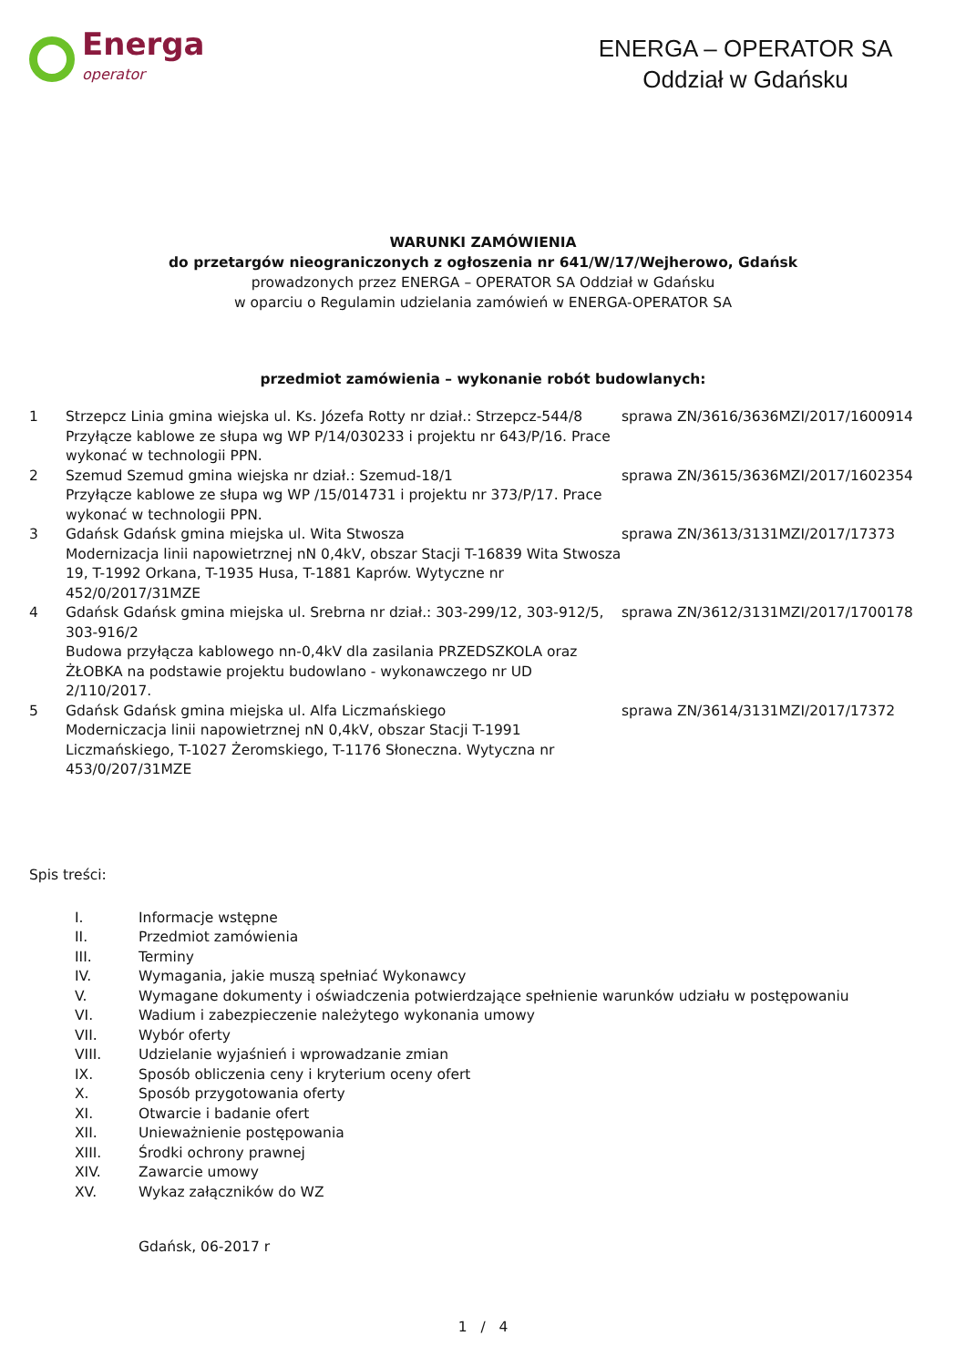Energa
operator
ENERGA – OPERATOR SA
Oddział w Gdańsku
WARUNKI ZAMÓWIENIA
do przetargów nieograniczonych z ogłoszenia nr 641/W/17/Wejherowo, Gdańsk
prowadzonych przez ENERGA – OPERATOR SA Oddział w Gdańsku
w oparciu o Regulamin udzielania zamówień w ENERGA-OPERATOR SA
przedmiot zamówienia – wykonanie robót budowlanych:
| 1 | Strzepcz Linia gmina wiejska ul. Ks. Józefa Rotty nr dział.: Strzepcz-544/8 Przyłącze kablowe ze słupa wg WP P/14/030233 i projektu nr 643/P/16. Prace wykonać w technologii PPN. | sprawa ZN/3616/3636MZI/2017/1600914 |
| 2 | Szemud Szemud gmina wiejska nr dział.: Szemud-18/1 Przyłącze kablowe ze słupa wg WP /15/014731 i projektu nr 373/P/17. Prace wykonać w technologii PPN. | sprawa ZN/3615/3636MZI/2017/1602354 |
| 3 | Gdańsk Gdańsk gmina miejska ul. Wita Stwosza Modernizacja linii napowietrznej nN 0,4kV, obszar Stacji T-16839 Wita Stwosza 19, T-1992 Orkana, T-1935 Husa, T-1881 Kaprów. Wytyczne nr 452/0/2017/31MZE | sprawa ZN/3613/3131MZI/2017/17373 |
| 4 | Gdańsk Gdańsk gmina miejska ul. Srebrna nr dział.: 303-299/12, 303-912/5, 303-916/2 Budowa przyłącza kablowego nn-0,4kV dla zasilania PRZEDSZKOLA oraz ŻŁOBKA na podstawie projektu budowlano - wykonawczego nr UD 2/110/2017. | sprawa ZN/3612/3131MZI/2017/1700178 |
| 5 | Gdańsk Gdańsk gmina miejska ul. Alfa Liczmańskiego Moderniczacja linii napowietrznej nN 0,4kV, obszar Stacji T-1991 Liczmańskiego, T-1027 Żeromskiego, T-1176 Słoneczna. Wytyczna nr 453/0/207/31MZE | sprawa ZN/3614/3131MZI/2017/17372 |
Spis treści:
| I. | Informacje wstępne |
| II. | Przedmiot zamówienia |
| III. | Terminy |
| IV. | Wymagania, jakie muszą spełniać Wykonawcy |
| V. | Wymagane dokumenty i oświadczenia potwierdzające spełnienie warunków udziału w postępowaniu |
| VI. | Wadium i zabezpieczenie należytego wykonania umowy |
| VII. | Wybór oferty |
| VIII. | Udzielanie wyjaśnień i wprowadzanie zmian |
| IX. | Sposób obliczenia ceny i kryterium oceny ofert |
| X. | Sposób przygotowania oferty |
| XI. | Otwarcie i badanie ofert |
| XII. | Unieważnienie postępowania |
| XIII. | Środki ochrony prawnej |
| XIV. | Zawarcie umowy |
| XV. | Wykaz załączników do WZ |
Gdańsk, 06-2017 r
1 / 4